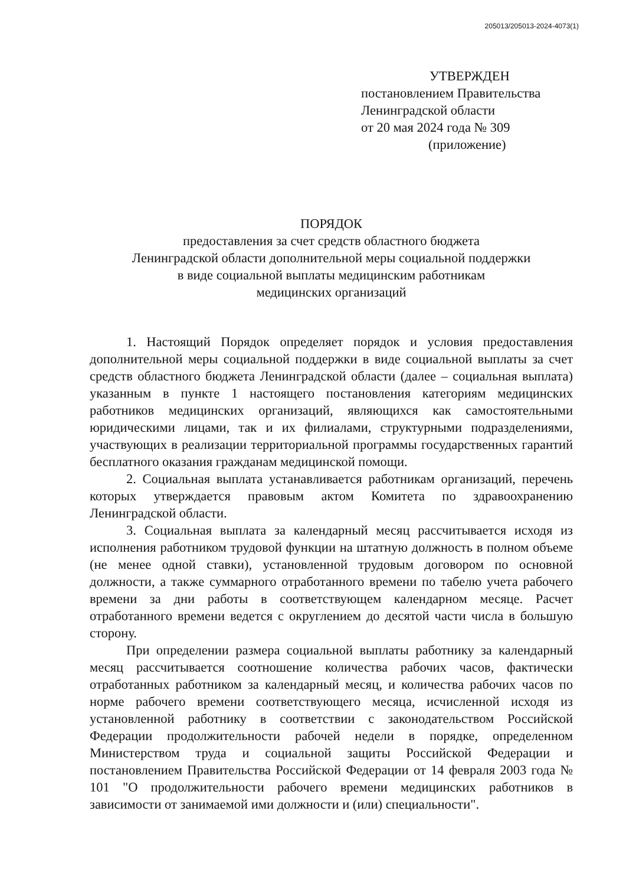205013/205013-2024-4073(1)
УТВЕРЖДЕН
постановлением Правительства
Ленинградской области
от 20 мая 2024 года № 309
(приложение)
ПОРЯДОК
предоставления за счет средств областного бюджета
Ленинградской области дополнительной меры социальной поддержки
в виде социальной выплаты медицинским работникам
медицинских организаций
1. Настоящий Порядок определяет порядок и условия предоставления дополнительной меры социальной поддержки в виде социальной выплаты за счет средств областного бюджета Ленинградской области (далее – социальная выплата) указанным в пункте 1 настоящего постановления категориям медицинских работников медицинских организаций, являющихся как самостоятельными юридическими лицами, так и их филиалами, структурными подразделениями, участвующих в реализации территориальной программы государственных гарантий бесплатного оказания гражданам медицинской помощи.
2. Социальная выплата устанавливается работникам организаций, перечень которых утверждается правовым актом Комитета по здравоохранению Ленинградской области.
3. Социальная выплата за календарный месяц рассчитывается исходя из исполнения работником трудовой функции на штатную должность в полном объеме (не менее одной ставки), установленной трудовым договором по основной должности, а также суммарного отработанного времени по табелю учета рабочего времени за дни работы в соответствующем календарном месяце. Расчет отработанного времени ведется с округлением до десятой части числа в большую сторону.
При определении размера социальной выплаты работнику за календарный месяц рассчитывается соотношение количества рабочих часов, фактически отработанных работником за календарный месяц, и количества рабочих часов по норме рабочего времени соответствующего месяца, исчисленной исходя из установленной работнику в соответствии с законодательством Российской Федерации продолжительности рабочей недели в порядке, определенном Министерством труда и социальной защиты Российской Федерации и постановлением Правительства Российской Федерации от 14 февраля 2003 года № 101 "О продолжительности рабочего времени медицинских работников в зависимости от занимаемой ими должности и (или) специальности".